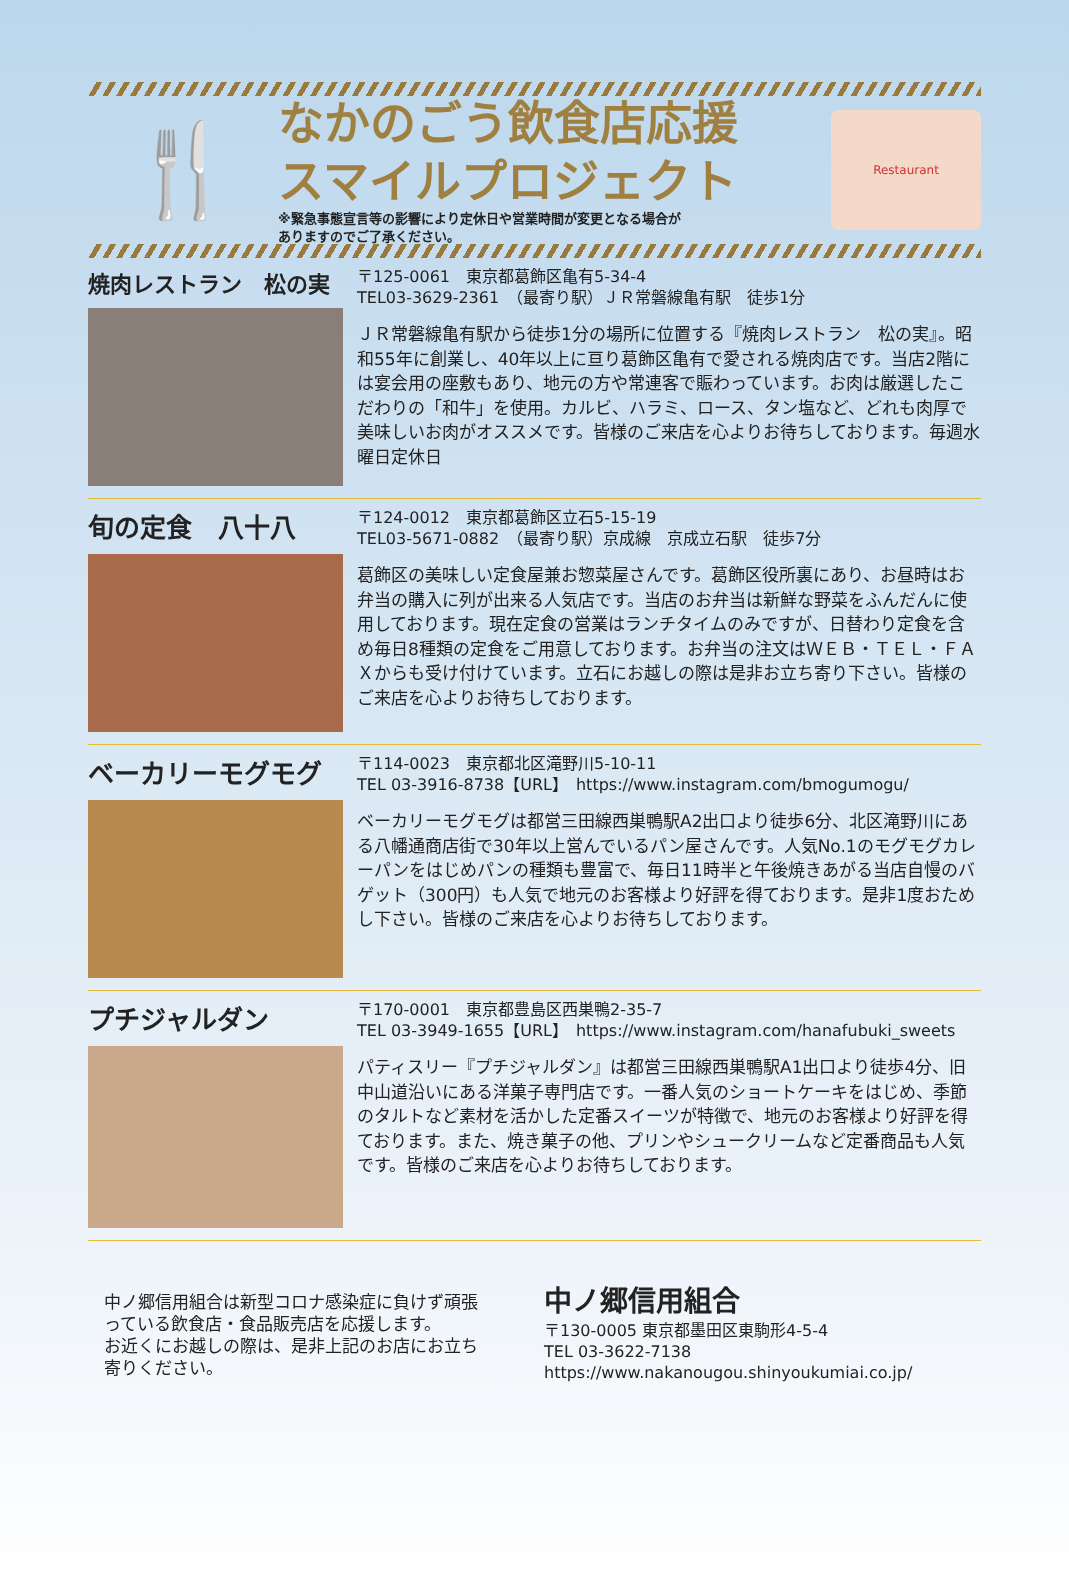🍴
なかのごう飲食店応援
スマイルプロジェクト
※緊急事態宣言等の影響により定休日や営業時間が変更となる場合が
ありますのでご了承ください。
Restaurant
焼肉レストラン　松の実
〒125-0061　東京都葛飾区亀有5-34-4
TEL03-3629-2361　（最寄り駅）ＪＲ常磐線亀有駅　徒歩1分
ＪＲ常磐線亀有駅から徒歩1分の場所に位置する『焼肉レストラン　松の実』。昭和55年に創業し、40年以上に亘り葛飾区亀有で愛される焼肉店です。当店2階には宴会用の座敷もあり、地元の方や常連客で賑わっています。お肉は厳選したこだわりの「和牛」を使用。カルビ、ハラミ、ロース、タン塩など、どれも肉厚で美味しいお肉がオススメです。皆様のご来店を心よりお待ちしております。毎週水曜日定休日
旬の定食　八十八
〒124-0012　東京都葛飾区立石5-15-19
TEL03-5671-0882　（最寄り駅）京成線　京成立石駅　徒歩7分
葛飾区の美味しい定食屋兼お惣菜屋さんです。葛飾区役所裏にあり、お昼時はお弁当の購入に列が出来る人気店です。当店のお弁当は新鮮な野菜をふんだんに使用しております。現在定食の営業はランチタイムのみですが、日替わり定食を含め毎日8種類の定食をご用意しております。お弁当の注文はＷＥＢ・ＴＥＬ・ＦＡＸからも受け付けています。立石にお越しの際は是非お立ち寄り下さい。皆様のご来店を心よりお待ちしております。
ベーカリーモグモグ
〒114-0023　東京都北区滝野川5-10-11
TEL 03-3916-8738【URL】　https://www.instagram.com/bmogumogu/
ベーカリーモグモグは都営三田線西巣鴨駅A2出口より徒歩6分、北区滝野川にある八幡通商店街で30年以上営んでいるパン屋さんです。人気No.1のモグモグカレーパンをはじめパンの種類も豊富で、毎日11時半と午後焼きあがる当店自慢のバゲット（300円）も人気で地元のお客様より好評を得ております。是非1度おためし下さい。皆様のご来店を心よりお待ちしております。
プチジャルダン
〒170-0001　東京都豊島区西巣鴨2-35-7
TEL 03-3949-1655【URL】　https://www.instagram.com/hanafubuki_sweets
パティスリー『プチジャルダン』は都営三田線西巣鴨駅A1出口より徒歩4分、旧中山道沿いにある洋菓子専門店です。一番人気のショートケーキをはじめ、季節のタルトなど素材を活かした定番スイーツが特徴で、地元のお客様より好評を得ております。また、焼き菓子の他、プリンやシュークリームなど定番商品も人気です。皆様のご来店を心よりお待ちしております。
中ノ郷信用組合は新型コロナ感染症に負けず頑張っている飲食店・食品販売店を応援します。
お近くにお越しの際は、是非上記のお店にお立ち寄りください。
中ノ郷信用組合
〒130-0005 東京都墨田区東駒形4-5-4
TEL 03-3622-7138
https://www.nakanougou.shinyoukumiai.co.jp/